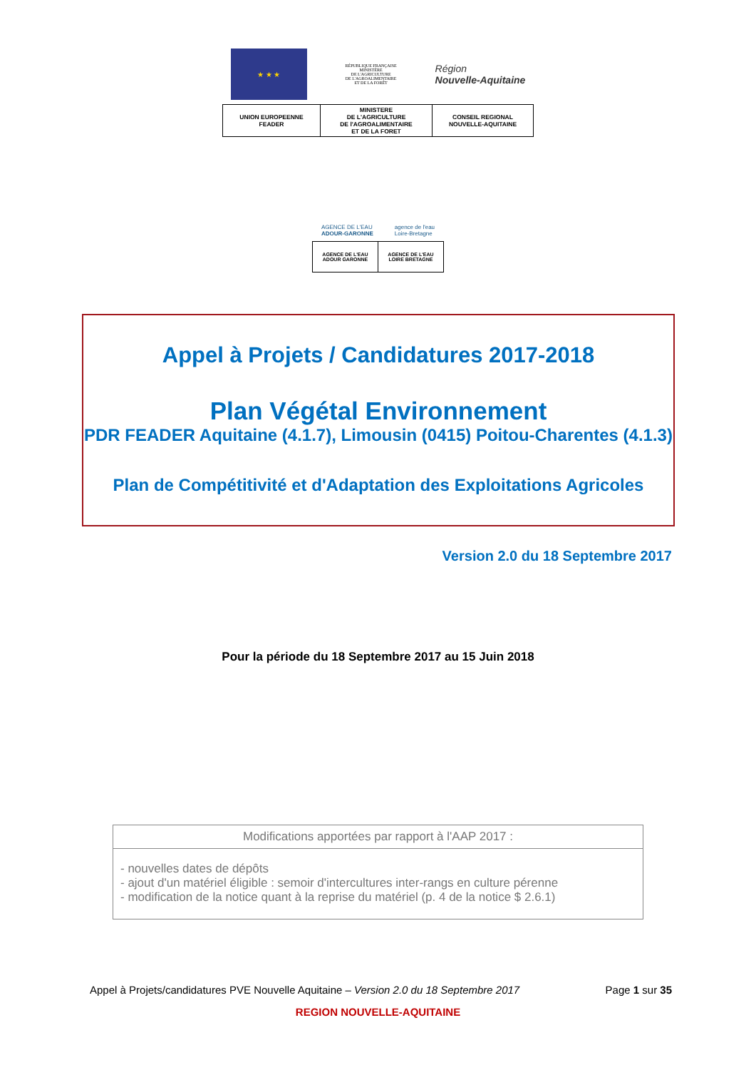★ ★ ★
RÉPUBLIQUE FRANÇAISE
MINISTÈRE
DE L'AGRICULTURE
DE L'AGROALIMENTAIRE
ET DE LA FORÊT
Région
Nouvelle-Aquitaine
| UNION EUROPEENNE FEADER | MINISTERE DE L'AGRICULTURE DE l'AGROALIMENTAIRE ET DE LA FORET | CONSEIL REGIONAL NOUVELLE-AQUITAINE |
AGENCE DE L'EAU
ADOUR-GARONNE
agence de l'eau
Loire-Bretagne
| AGENCE DE L'EAU ADOUR GARONNE | AGENCE DE L'EAU LOIRE BRETAGNE |
Appel à Projets / Candidatures 2017-2018
Plan Végétal Environnement
PDR FEADER Aquitaine (4.1.7), Limousin (0415) Poitou-Charentes (4.1.3)
Plan de Compétitivité et d'Adaptation des Exploitations Agricoles
Version 2.0 du 18 Septembre 2017
Pour la période du 18 Septembre 2017 au 15 Juin 2018
| Modifications apportées par rapport à l'AAP 2017 : |
| - nouvelles dates de dépôts - ajout d'un matériel éligible : semoir d'intercultures inter-rangs en culture pérenne - modification de la notice quant à la reprise du matériel (p. 4 de la notice $ 2.6.1) |
Appel à Projets/candidatures PVE Nouvelle Aquitaine – Version 2.0 du 18 Septembre 2017 Page 1 sur 35
REGION NOUVELLE-AQUITAINE